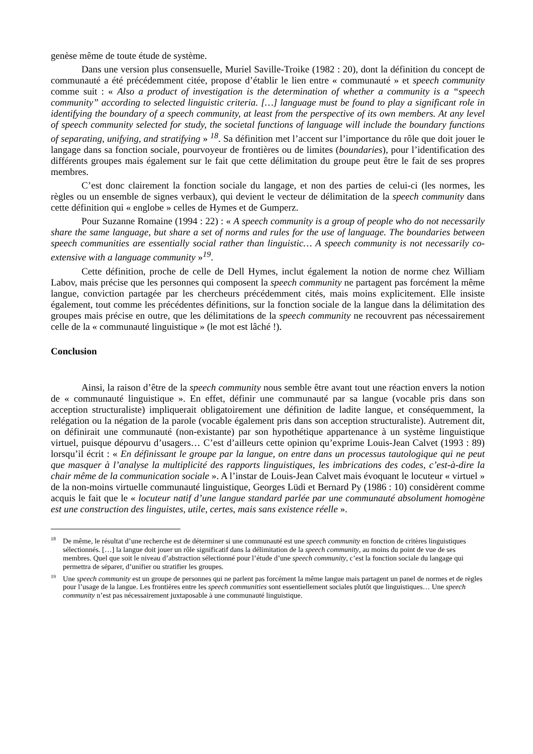genèse même de toute étude de système.
Dans une version plus consensuelle, Muriel Saville-Troike (1982 : 20), dont la définition du concept de communauté a été précédemment citée, propose d’établir le lien entre « communauté » et speech community comme suit : « Also a product of investigation is the determination of whether a community is a “speech community” according to selected linguistic criteria. […] language must be found to play a significant role in identifying the boundary of a speech community, at least from the perspective of its own members. At any level of speech community selected for study, the societal functions of language will include the boundary functions of separating, unifying, and stratifying » <sup>18</sup>. Sa définition met l’accent sur l’importance du rôle que doit jouer le langage dans sa fonction sociale, pourvoyeur de frontières ou de limites (boundaries), pour l’identification des différents groupes mais également sur le fait que cette délimitation du groupe peut être le fait de ses propres membres.
C’est donc clairement la fonction sociale du langage, et non des parties de celui-ci (les normes, les règles ou un ensemble de signes verbaux), qui devient le vecteur de délimitation de la speech community dans cette définition qui « englobe » celles de Hymes et de Gumperz.
Pour Suzanne Romaine (1994 : 22) : « A speech community is a group of people who do not necessarily share the same language, but share a set of norms and rules for the use of language. The boundaries between speech communities are essentially social rather than linguistic… A speech community is not necessarily co-extensive with a language community »<sup>19</sup>.
Cette définition, proche de celle de Dell Hymes, inclut également la notion de norme chez William Labov, mais précise que les personnes qui composent la speech community ne partagent pas forcément la même langue, conviction partagée par les chercheurs précédemment cités, mais moins explicitement. Elle insiste également, tout comme les précédentes définitions, sur la fonction sociale de la langue dans la délimitation des groupes mais précise en outre, que les délimitations de la speech community ne recouvrent pas nécessairement celle de la « communauté linguistique » (le mot est lâché !).
Conclusion
Ainsi, la raison d’être de la speech community nous semble être avant tout une réaction envers la notion de « communauté linguistique ». En effet, définir une communauté par sa langue (vocable pris dans son acception structuraliste) impliquerait obligatoirement une définition de ladite langue, et conséquemment, la relégation ou la négation de la parole (vocable également pris dans son acception structuraliste). Autrement dit, on définirait une communauté (non-existante) par son hypothétique appartenance à un système linguistique virtuel, puisque dépourvu d’usagers… C’est d’ailleurs cette opinion qu’exprime Louis-Jean Calvet (1993 : 89) lorsqu’il écrit : « En définissant le groupe par la langue, on entre dans un processus tautologique qui ne peut que masquer à l’analyse la multiplicité des rapports linguistiques, les imbrications des codes, c’est-à-dire la chair même de la communication sociale ». A l’instar de Louis-Jean Calvet mais évoquant le locuteur « virtuel » de la non-moins virtuelle communauté linguistique, Georges Lüdi et Bernard Py (1986 : 10) considèrent comme acquis le fait que le « locuteur natif d’une langue standard parlée par une communauté absolument homogène est une construction des linguistes, utile, certes, mais sans existence réelle ».
<sup>18</sup> De même, le résultat d’une recherche est de déterminer si une communauté est une speech community en fonction de critères linguistiques sélectionnés. […] la langue doit jouer un rôle significatif dans la délimitation de la speech community, au moins du point de vue de ses membres. Quel que soit le niveau d’abstraction sélectionné pour l’étude d’une speech community, c’est la fonction sociale du langage qui permettra de séparer, d’unifier ou stratifier les groupes.
<sup>19</sup> Une speech community est un groupe de personnes qui ne parlent pas forcément la même langue mais partagent un panel de normes et de règles pour l’usage de la langue. Les frontières entre les speech communities sont essentiellement sociales plutôt que linguistiques… Une speech community n’est pas nécessairement juxtaposable à une communauté linguistique.